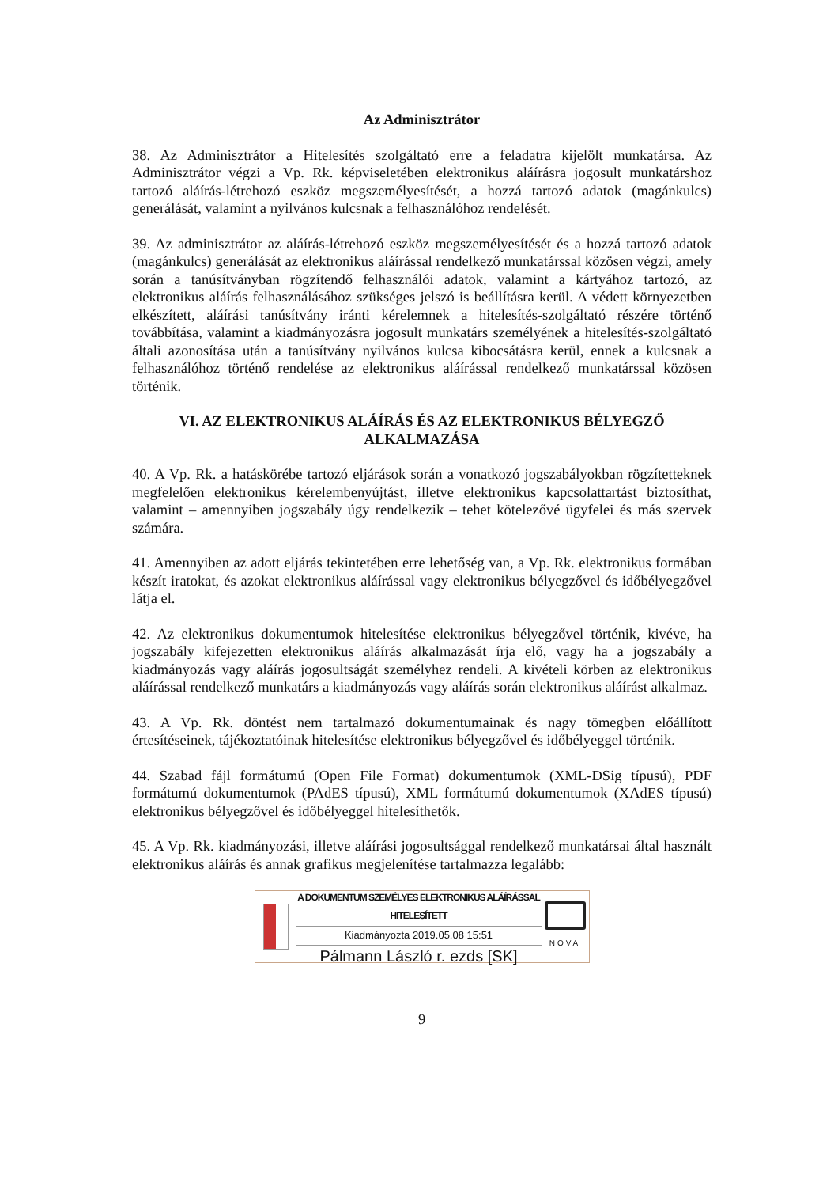Az Adminisztrátor
38. Az Adminisztrátor a Hitelesítés szolgáltató erre a feladatra kijelölt munkatársa. Az Adminisztrátor végzi a Vp. Rk. képviseletében elektronikus aláírásra jogosult munkatárshoz tartozó aláírás-létrehozó eszköz megszemélyesítését, a hozzá tartozó adatok (magánkulcs) generálását, valamint a nyilvános kulcsnak a felhasználóhoz rendelését.
39. Az adminisztrátor az aláírás-létrehozó eszköz megszemélyesítését és a hozzá tartozó adatok (magánkulcs) generálását az elektronikus aláírással rendelkező munkatárssal közösen végzi, amely során a tanúsítványban rögzítendő felhasználói adatok, valamint a kártyához tartozó, az elektronikus aláírás felhasználásához szükséges jelszó is beállításra kerül. A védett környezetben elkészített, aláírási tanúsítvány iránti kérelemnek a hitelesítés-szolgáltató részére történő továbbítása, valamint a kiadmányozásra jogosult munkatárs személyének a hitelesítés-szolgáltató általi azonosítása után a tanúsítvány nyilvános kulcsa kibocsátásra kerül, ennek a kulcsnak a felhasználóhoz történő rendelése az elektronikus aláírással rendelkező munkatárssal közösen történik.
VI. AZ ELEKTRONIKUS ALÁÍRÁS ÉS AZ ELEKTRONIKUS BÉLYEGZŐ
ALKALMAZÁSA
40. A Vp. Rk. a hatáskörébe tartozó eljárások során a vonatkozó jogszabályokban rögzítetteknek megfelelően elektronikus kérelembenyújtást, illetve elektronikus kapcsolattartást biztosíthat, valamint – amennyiben jogszabály úgy rendelkezik – tehet kötelezővé ügyfelei és más szervek számára.
41. Amennyiben az adott eljárás tekintetében erre lehetőség van, a Vp. Rk. elektronikus formában készít iratokat, és azokat elektronikus aláírással vagy elektronikus bélyegzővel és időbélyegzővel látja el.
42. Az elektronikus dokumentumok hitelesítése elektronikus bélyegzővel történik, kivéve, ha jogszabály kifejezetten elektronikus aláírás alkalmazását írja elő, vagy ha a jogszabály a kiadmányozás vagy aláírás jogosultságát személyhez rendeli. A kivételi körben az elektronikus aláírással rendelkező munkatárs a kiadmányozás vagy aláírás során elektronikus aláírást alkalmaz.
43. A Vp. Rk. döntést nem tartalmazó dokumentumainak és nagy tömegben előállított értesítéseinek, tájékoztatóinak hitelesítése elektronikus bélyegzővel és időbélyeggel történik.
44. Szabad fájl formátumú (Open File Format) dokumentumok (XML-DSig típusú), PDF formátumú dokumentumok (PAdES típusú), XML formátumú dokumentumok (XAdES típusú) elektronikus bélyegzővel és időbélyeggel hitelesíthetők.
45. A Vp. Rk. kiadmányozási, illetve aláírási jogosultsággal rendelkező munkatársai által használt elektronikus aláírás és annak grafikus megjelenítése tartalmazza legalább:
A DOKUMENTUM SZEMÉLYES ELEKTRONIKUS ALÁÍRÁSSAL HITELESÍTETT
Kiadmányozta 2019.05.08 15:51
Pálmann László r. ezds [SK]
NOVA
9